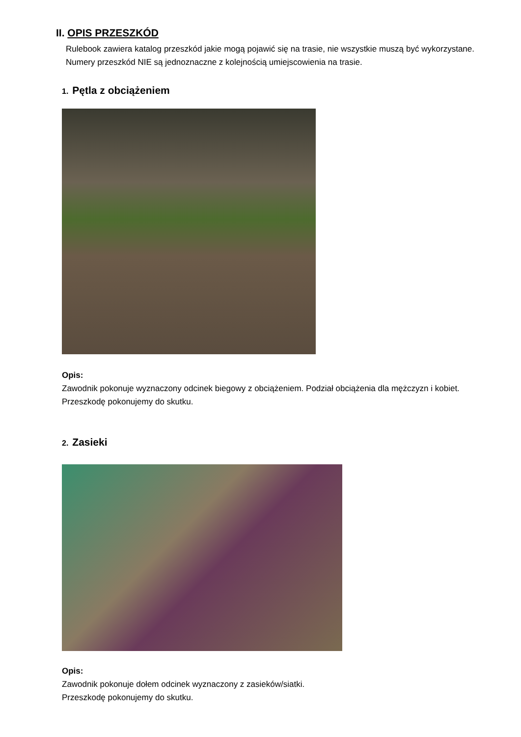II. OPIS PRZESZKÓD
Rulebook zawiera katalog przeszkód jakie mogą pojawić się na trasie, nie wszystkie muszą być wykorzystane. Numery przeszkód NIE są jednoznaczne z kolejnością umiejscowienia na trasie.
1. Pętla z obciążeniem
Opis:
Zawodnik pokonuje wyznaczony odcinek biegowy z obciążeniem. Podział obciążenia dla mężczyzn i kobiet.
Przeszkodę pokonujemy do skutku.
2. Zasieki
Opis:
Zawodnik pokonuje dołem odcinek wyznaczony z zasieków/siatki.
Przeszkodę pokonujemy do skutku.